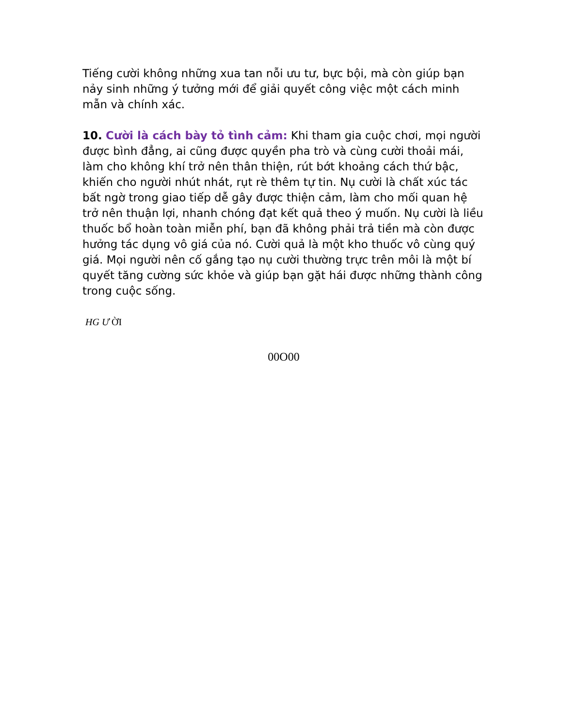Tiếng cười không những xua tan nỗi ưu tư, bực bội, mà còn giúp bạn nảy sinh những ý tưởng mới để giải quyết công việc một cách minh mẫn và chính xác.
10. Cười là cách bày tỏ tình cảm: Khi tham gia cuộc chơi, mọi người được bình đẳng, ai cũng được quyền pha trò và cùng cười thoải mái, làm cho không khí trở nên thân thiện, rút bớt khoảng cách thứ bậc, khiến cho người nhút nhát, rụt rè thêm tự tin. Nụ cười là chất xúc tác bất ngờ trong giao tiếp dễ gây được thiện cảm, làm cho mối quan hệ trở nên thuận lợi, nhanh chóng đạt kết quả theo ý muốn. Nụ cười là liều thuốc bổ hoàn toàn miễn phí, bạn đã không phải trả tiền mà còn được hưởng tác dụng vô giá của nó. Cười quả là một kho thuốc vô cùng quý giá. Mọi người nên cố gắng tạo nụ cười thường trực trên môi là một bí quyết tăng cường sức khỏe và giúp bạn gặt hái được những thành công trong cuộc sống.
HG Ư ỜI
00O00